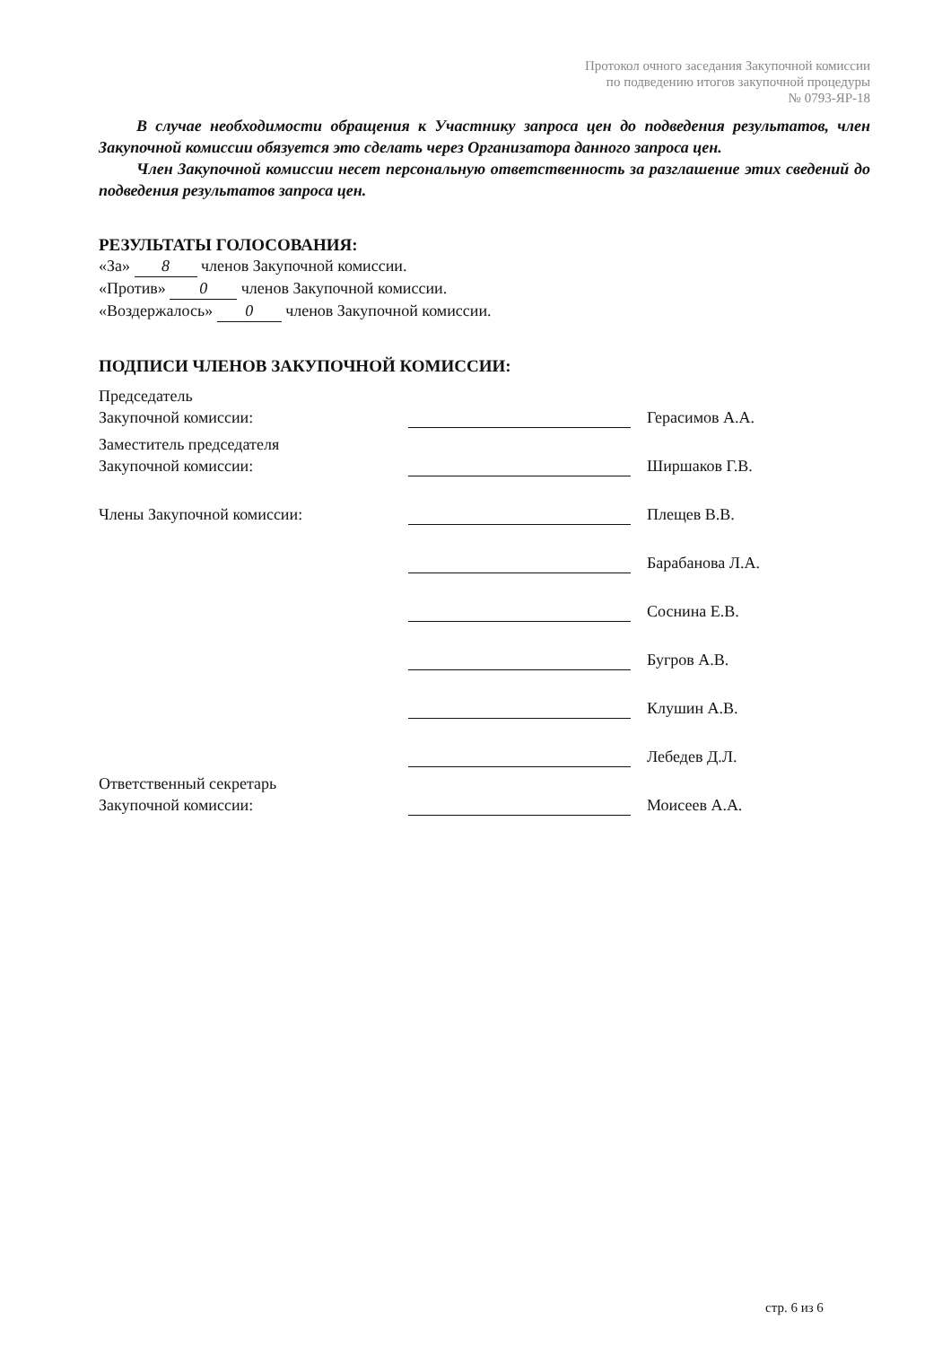Протокол очного заседания Закупочной комиссии
по подведению итогов закупочной процедуры
№ 0793-ЯР-18
В случае необходимости обращения к Участнику запроса цен до подведения результатов, член Закупочной комиссии обязуется это сделать через Организатора данного запроса цен.
Член Закупочной комиссии несет персональную ответственность за разглашение этих сведений до подведения результатов запроса цен.
РЕЗУЛЬТАТЫ ГОЛОСОВАНИЯ:
«За» 8 членов Закупочной комиссии.
«Против» 0 членов Закупочной комиссии.
«Воздержалось» 0 членов Закупочной комиссии.
ПОДПИСИ ЧЛЕНОВ ЗАКУПОЧНОЙ КОМИССИИ:
| Председатель Закупочной комиссии: | | Герасимов А.А. |
| Заместитель председателя Закупочной комиссии: | | Ширшаков Г.В. |
| Члены Закупочной комиссии: | | Плещев В.В. |
| | | Барабанова Л.А. |
| | | Соснина Е.В. |
| | | Бугров А.В. |
| | | Клушин А.В. |
| | | Лебедев Д.Л. |
| Ответственный секретарь Закупочной комиссии: | | Моисеев А.А. |
стр. 6 из 6